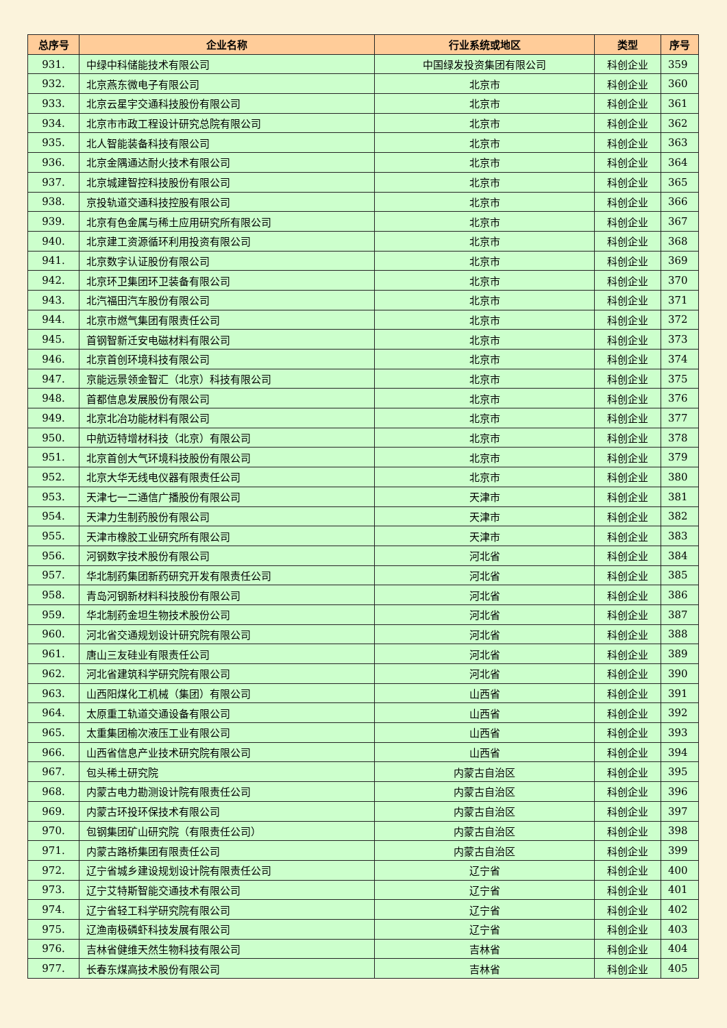| 总序号 | 企业名称 | 行业系统或地区 | 类型 | 序号 |
| --- | --- | --- | --- | --- |
| 931. | 中绿中科储能技术有限公司 | 中国绿发投资集团有限公司 | 科创企业 | 359 |
| 932. | 北京燕东微电子有限公司 | 北京市 | 科创企业 | 360 |
| 933. | 北京云星宇交通科技股份有限公司 | 北京市 | 科创企业 | 361 |
| 934. | 北京市市政工程设计研究总院有限公司 | 北京市 | 科创企业 | 362 |
| 935. | 北人智能装备科技有限公司 | 北京市 | 科创企业 | 363 |
| 936. | 北京金隅通达耐火技术有限公司 | 北京市 | 科创企业 | 364 |
| 937. | 北京城建智控科技股份有限公司 | 北京市 | 科创企业 | 365 |
| 938. | 京投轨道交通科技控股有限公司 | 北京市 | 科创企业 | 366 |
| 939. | 北京有色金属与稀土应用研究所有限公司 | 北京市 | 科创企业 | 367 |
| 940. | 北京建工资源循环利用投资有限公司 | 北京市 | 科创企业 | 368 |
| 941. | 北京数字认证股份有限公司 | 北京市 | 科创企业 | 369 |
| 942. | 北京环卫集团环卫装备有限公司 | 北京市 | 科创企业 | 370 |
| 943. | 北汽福田汽车股份有限公司 | 北京市 | 科创企业 | 371 |
| 944. | 北京市燃气集团有限责任公司 | 北京市 | 科创企业 | 372 |
| 945. | 首钢智新迁安电磁材料有限公司 | 北京市 | 科创企业 | 373 |
| 946. | 北京首创环境科技有限公司 | 北京市 | 科创企业 | 374 |
| 947. | 京能远景领金智汇（北京）科技有限公司 | 北京市 | 科创企业 | 375 |
| 948. | 首都信息发展股份有限公司 | 北京市 | 科创企业 | 376 |
| 949. | 北京北冶功能材料有限公司 | 北京市 | 科创企业 | 377 |
| 950. | 中航迈特增材科技（北京）有限公司 | 北京市 | 科创企业 | 378 |
| 951. | 北京首创大气环境科技股份有限公司 | 北京市 | 科创企业 | 379 |
| 952. | 北京大华无线电仪器有限责任公司 | 北京市 | 科创企业 | 380 |
| 953. | 天津七一二通信广播股份有限公司 | 天津市 | 科创企业 | 381 |
| 954. | 天津力生制药股份有限公司 | 天津市 | 科创企业 | 382 |
| 955. | 天津市橡胶工业研究所有限公司 | 天津市 | 科创企业 | 383 |
| 956. | 河钢数字技术股份有限公司 | 河北省 | 科创企业 | 384 |
| 957. | 华北制药集团新药研究开发有限责任公司 | 河北省 | 科创企业 | 385 |
| 958. | 青岛河钢新材料科技股份有限公司 | 河北省 | 科创企业 | 386 |
| 959. | 华北制药金坦生物技术股份公司 | 河北省 | 科创企业 | 387 |
| 960. | 河北省交通规划设计研究院有限公司 | 河北省 | 科创企业 | 388 |
| 961. | 唐山三友硅业有限责任公司 | 河北省 | 科创企业 | 389 |
| 962. | 河北省建筑科学研究院有限公司 | 河北省 | 科创企业 | 390 |
| 963. | 山西阳煤化工机械（集团）有限公司 | 山西省 | 科创企业 | 391 |
| 964. | 太原重工轨道交通设备有限公司 | 山西省 | 科创企业 | 392 |
| 965. | 太重集团榆次液压工业有限公司 | 山西省 | 科创企业 | 393 |
| 966. | 山西省信息产业技术研究院有限公司 | 山西省 | 科创企业 | 394 |
| 967. | 包头稀土研究院 | 内蒙古自治区 | 科创企业 | 395 |
| 968. | 内蒙古电力勘测设计院有限责任公司 | 内蒙古自治区 | 科创企业 | 396 |
| 969. | 内蒙古环投环保技术有限公司 | 内蒙古自治区 | 科创企业 | 397 |
| 970. | 包钢集团矿山研究院（有限责任公司） | 内蒙古自治区 | 科创企业 | 398 |
| 971. | 内蒙古路桥集团有限责任公司 | 内蒙古自治区 | 科创企业 | 399 |
| 972. | 辽宁省城乡建设规划设计院有限责任公司 | 辽宁省 | 科创企业 | 400 |
| 973. | 辽宁艾特斯智能交通技术有限公司 | 辽宁省 | 科创企业 | 401 |
| 974. | 辽宁省轻工科学研究院有限公司 | 辽宁省 | 科创企业 | 402 |
| 975. | 辽渔南极磷虾科技发展有限公司 | 辽宁省 | 科创企业 | 403 |
| 976. | 吉林省健维天然生物科技有限公司 | 吉林省 | 科创企业 | 404 |
| 977. | 长春东煤高技术股份有限公司 | 吉林省 | 科创企业 | 405 |